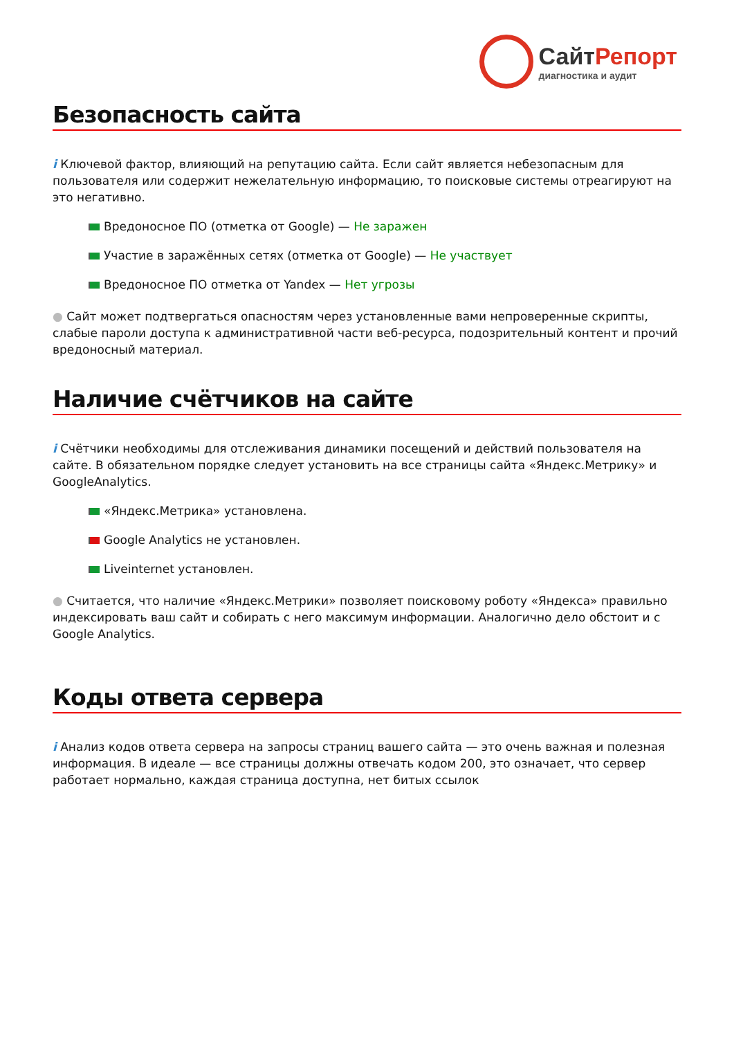СайтРепорт
диагностика и аудит
Безопасность сайта
i Ключевой фактор, влияющий на репутацию сайта. Если сайт является небезопасным для пользователя или содержит нежелательную информацию, то поисковые системы отреагируют на это негативно.
Вредоносное ПО (отметка от Google) — Не заражен
Участие в заражённых сетях (отметка от Google) — Не участвует
Вредоносное ПО отметка от Yandex — Нет угрозы
● Сайт может подтвергаться опасностям через установленные вами непроверенные скрипты, слабые пароли доступа к административной части веб-ресурса, подозрительный контент и прочий вредоносный материал.
Наличие счётчиков на сайте
i Счётчики необходимы для отслеживания динамики посещений и действий пользователя на сайте. В обязательном порядке следует установить на все страницы сайта «Яндекс.Метрику» и GoogleAnalytics.
«Яндекс.Метрика» установлена.
Google Analytics не установлен.
Liveinternet установлен.
● Считается, что наличие «Яндекс.Метрики» позволяет поисковому роботу «Яндекса» правильно индексировать ваш сайт и собирать с него максимум информации. Аналогично дело обстоит и с Google Analytics.
Коды ответа сервера
i Анализ кодов ответа сервера на запросы страниц вашего сайта — это очень важная и полезная информация. В идеале — все страницы должны отвечать кодом 200, это означает, что сервер работает нормально, каждая страница доступна, нет битых ссылок